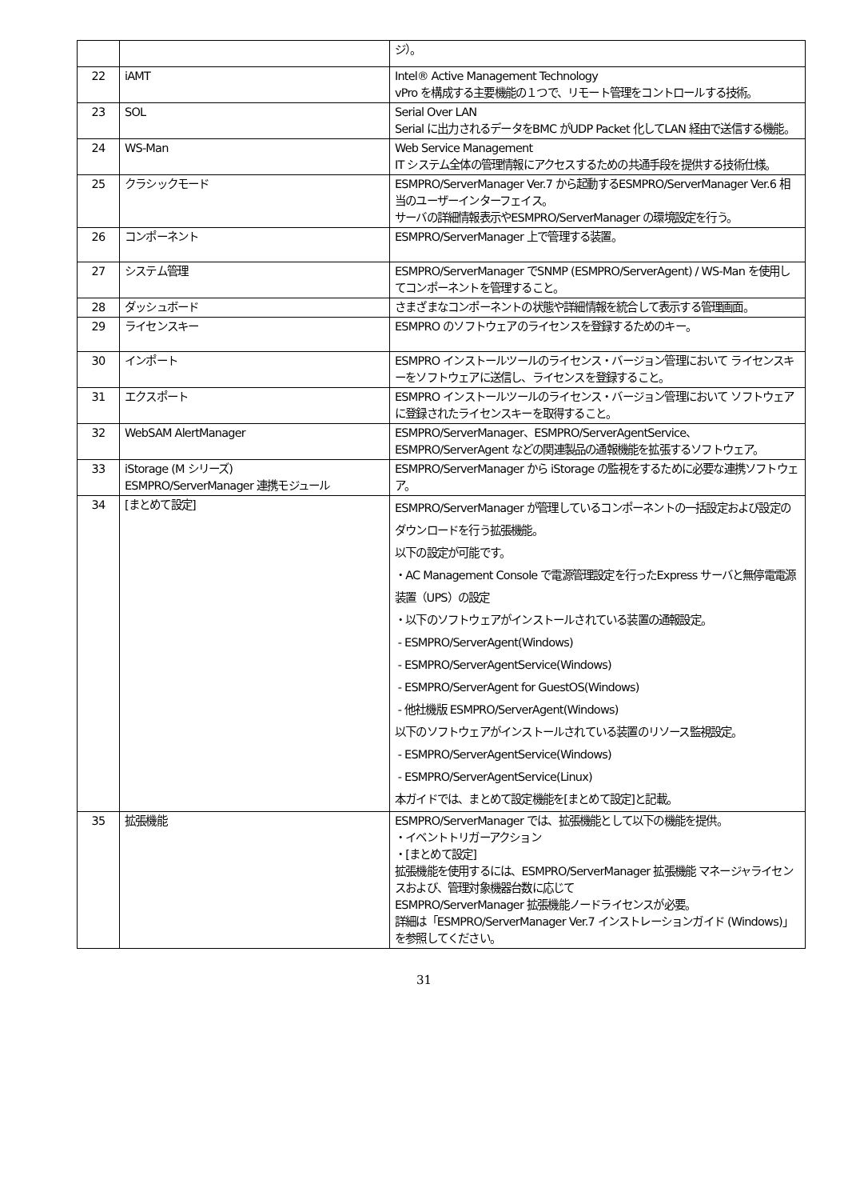| | | ジ）。 |
| 22 | iAMT | Intel® Active Management Technology vPro を構成する主要機能の１つで、リモート管理をコントロールする技術。 |
| 23 | SOL | Serial Over LAN Serial に出力されるデータをBMC がUDP Packet 化してLAN 経由で送信する機能。 |
| 24 | WS-Man | Web Service Management IT システム全体の管理情報にアクセスするための共通手段を提供する技術仕様。 |
| 25 | クラシックモード | ESMPRO/ServerManager Ver.7 から起動するESMPRO/ServerManager Ver.6 相当のユーザーインターフェイス。 サーバの詳細情報表示やESMPRO/ServerManager の環境設定を行う。 |
| 26 | コンポーネント | ESMPRO/ServerManager 上で管理する装置。 |
| 27 | システム管理 | ESMPRO/ServerManager でSNMP (ESMPRO/ServerAgent) / WS-Man を使用してコンポーネントを管理すること。 |
| 28 | ダッシュボード | さまざまなコンポーネントの状態や詳細情報を統合して表示する管理画面。 |
| 29 | ライセンスキー | ESMPRO のソフトウェアのライセンスを登録するためのキー。 |
| 30 | インポート | ESMPRO インストールツールのライセンス・バージョン管理において ライセンスキーをソフトウェアに送信し、ライセンスを登録すること。 |
| 31 | エクスポート | ESMPRO インストールツールのライセンス・バージョン管理において ソフトウェアに登録されたライセンスキーを取得すること。 |
| 32 | WebSAM AlertManager | ESMPRO/ServerManager、ESMPRO/ServerAgentService、ESMPRO/ServerAgent などの関連製品の通報機能を拡張するソフトウェア。 |
| 33 | iStorage (M シリーズ) ESMPRO/ServerManager 連携モジュール | ESMPRO/ServerManager から iStorage の監視をするために必要な連携ソフトウェア。 |
| 34 | [まとめて設定] | ESMPRO/ServerManager が管理しているコンポーネントの一括設定および設定のダウンロードを行う拡張機能。 以下の設定が可能です。 ・AC Management Console で電源管理設定を行ったExpress サーバと無停電電源装置（UPS）の設定 ・以下のソフトウェアがインストールされている装置の通報設定。 - ESMPRO/ServerAgent(Windows) - ESMPRO/ServerAgentService(Windows) - ESMPRO/ServerAgent for GuestOS(Windows) - 他社機版 ESMPRO/ServerAgent(Windows) 以下のソフトウェアがインストールされている装置のリソース監視設定。 - ESMPRO/ServerAgentService(Windows) - ESMPRO/ServerAgentService(Linux) 本ガイドでは、まとめて設定機能を[まとめて設定]と記載。 |
| 35 | 拡張機能 | ESMPRO/ServerManager では、拡張機能として以下の機能を提供。 ・イベントトリガーアクション ・[まとめて設定] 拡張機能を使用するには、ESMPRO/ServerManager 拡張機能 マネージャライセンスおよび、管理対象機器台数に応じて ESMPRO/ServerManager 拡張機能ノードライセンスが必要。 詳細は「ESMPRO/ServerManager Ver.7 インストレーションガイド (Windows)」を参照してください。 |
31